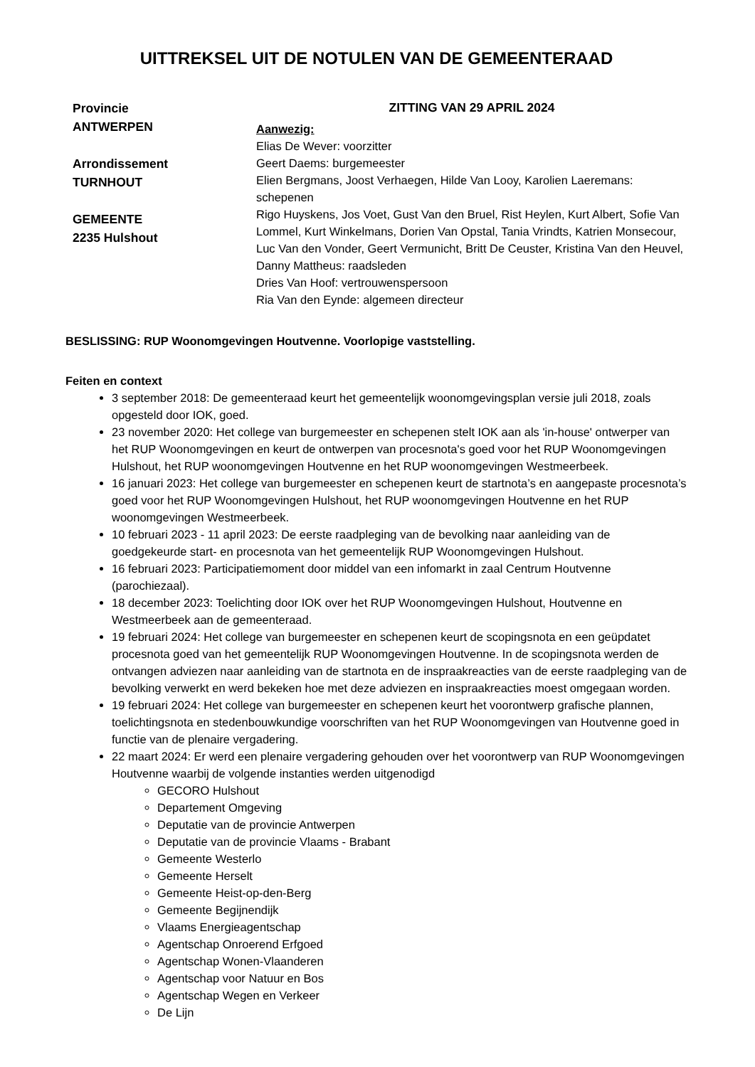UITTREKSEL UIT DE NOTULEN VAN DE GEMEENTERAAD
Provincie
ANTWERPEN
Arrondissement
TURNHOUT
GEMEENTE
2235 Hulshout
ZITTING VAN 29 APRIL 2024
Aanwezig:
Elias De Wever: voorzitter
Geert Daems: burgemeester
Elien Bergmans, Joost Verhaegen, Hilde Van Looy, Karolien Laeremans: schepenen
Rigo Huyskens, Jos Voet, Gust Van den Bruel, Rist Heylen, Kurt Albert, Sofie Van Lommel, Kurt Winkelmans, Dorien Van Opstal, Tania Vrindts, Katrien Monsecour, Luc Van den Vonder, Geert Vermunicht, Britt De Ceuster, Kristina Van den Heuvel, Danny Mattheus: raadsleden
Dries Van Hoof: vertrouwenspersoon
Ria Van den Eynde: algemeen directeur
BESLISSING: RUP Woonomgevingen Houtvenne. Voorlopige vaststelling.
Feiten en context
3 september 2018: De gemeenteraad keurt het gemeentelijk woonomgevingsplan versie juli 2018, zoals opgesteld door IOK, goed.
23 november 2020: Het college van burgemeester en schepenen stelt IOK aan als 'in-house' ontwerper van het RUP Woonomgevingen en keurt de ontwerpen van procesnota's goed voor het RUP Woonomgevingen Hulshout, het RUP woonomgevingen Houtvenne en het RUP woonomgevingen Westmeerbeek.
16 januari 2023: Het college van burgemeester en schepenen keurt de startnota’s en aangepaste procesnota’s goed voor het RUP Woonomgevingen Hulshout, het RUP woonomgevingen Houtvenne en het RUP woonomgevingen Westmeerbeek.
10 februari 2023 - 11 april 2023: De eerste raadpleging van de bevolking naar aanleiding van de goedgekeurde start- en procesnota van het gemeentelijk RUP Woonomgevingen Hulshout.
16 februari 2023: Participatiemoment door middel van een infomarkt in zaal Centrum Houtvenne (parochiezaal).
18 december 2023: Toelichting door IOK over het RUP Woonomgevingen Hulshout, Houtvenne en Westmeerbeek aan de gemeenteraad.
19 februari 2024: Het college van burgemeester en schepenen keurt de scopingsnota en een geüpdatet procesnota goed van het gemeentelijk RUP Woonomgevingen Houtvenne. In de scopingsnota werden de ontvangen adviezen naar aanleiding van de startnota en de inspraakreacties van de eerste raadpleging van de bevolking verwerkt en werd bekeken hoe met deze adviezen en inspraakreacties moest omgegaan worden.
19 februari 2024: Het college van burgemeester en schepenen keurt het voorontwerp grafische plannen, toelichtingsnota en stedenbouwkundige voorschriften van het RUP Woonomgevingen van Houtvenne goed in functie van de plenaire vergadering.
22 maart 2024: Er werd een plenaire vergadering gehouden over het voorontwerp van RUP Woonomgevingen Houtvenne waarbij de volgende instanties werden uitgenodigd
GECORO Hulshout
Departement Omgeving
Deputatie van de provincie Antwerpen
Deputatie van de provincie Vlaams - Brabant
Gemeente Westerlo
Gemeente Herselt
Gemeente Heist-op-den-Berg
Gemeente Begijnendijk
Vlaams Energieagentschap
Agentschap Onroerend Erfgoed
Agentschap Wonen-Vlaanderen
Agentschap voor Natuur en Bos
Agentschap Wegen en Verkeer
De Lijn